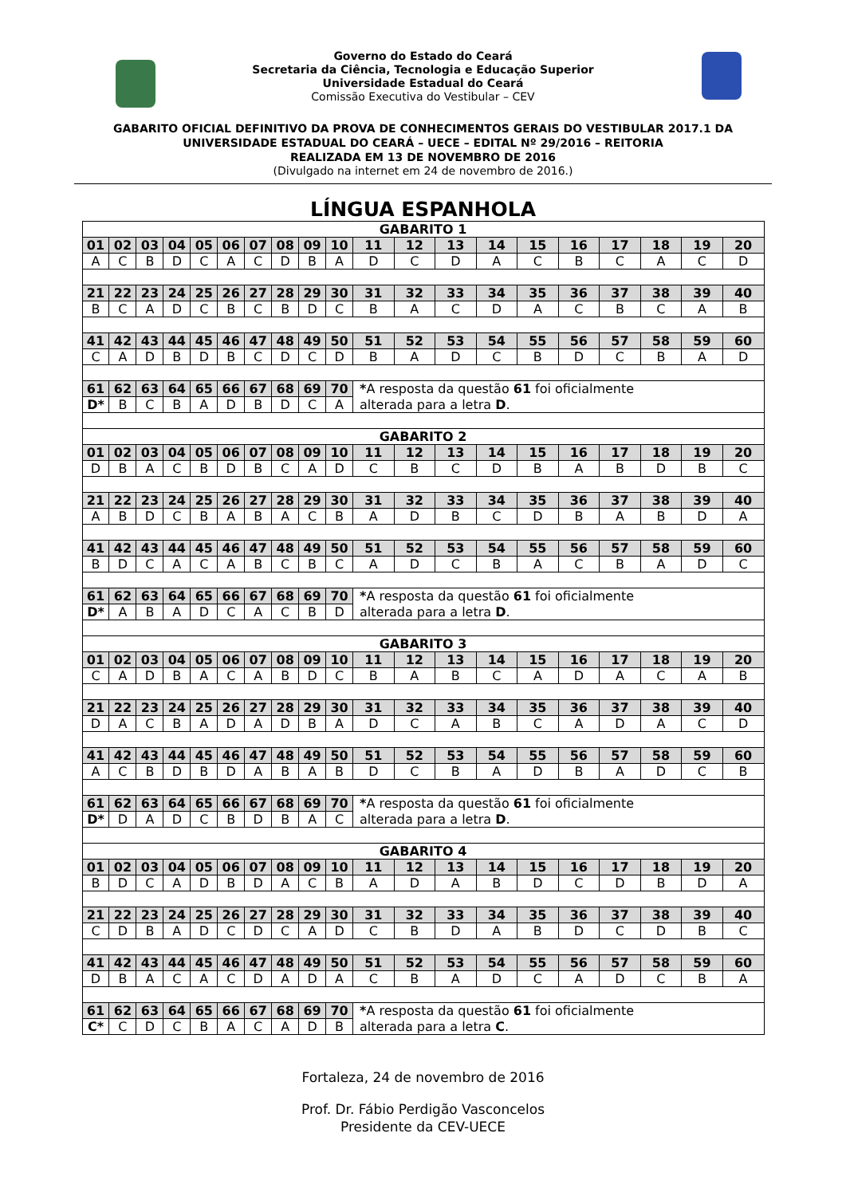Governo do Estado do Ceará
Secretaria da Ciência, Tecnologia e Educação Superior
Universidade Estadual do Ceará
Comissão Executiva do Vestibular – CEV
GABARITO OFICIAL DEFINITIVO DA PROVA DE CONHECIMENTOS GERAIS DO VESTIBULAR 2017.1 DA
UNIVERSIDADE ESTADUAL DO CEARÁ – UECE – EDITAL Nº 29/2016 – REITORIA
REALIZADA EM 13 DE NOVEMBRO DE 2016
(Divulgado na internet em 24 de novembro de 2016.)
LÍNGUA ESPANHOLA
| GABARITO 1 | | | | | | | | | | | | | | | | | | | |
| 01 | 02 | 03 | 04 | 05 | 06 | 07 | 08 | 09 | 10 | 11 | 12 | 13 | 14 | 15 | 16 | 17 | 18 | 19 | 20 |
| A | C | B | D | C | A | C | D | B | A | D | C | D | A | C | B | C | A | C | D |
| 21 | 22 | 23 | 24 | 25 | 26 | 27 | 28 | 29 | 30 | 31 | 32 | 33 | 34 | 35 | 36 | 37 | 38 | 39 | 40 |
| B | C | A | D | C | B | C | B | D | C | B | A | C | D | A | C | B | C | A | B |
| 41 | 42 | 43 | 44 | 45 | 46 | 47 | 48 | 49 | 50 | 51 | 52 | 53 | 54 | 55 | 56 | 57 | 58 | 59 | 60 |
| C | A | D | B | D | B | C | D | C | D | B | A | D | C | B | D | C | B | A | D |
| 61 | 62 | 63 | 64 | 65 | 66 | 67 | 68 | 69 | 70 | * A resposta da questão 61 foi oficialmente | | | | | | | | | |
| D* | B | C | B | A | D | B | D | C | A | alterada para a letra D . | | | | | | | | | |
| GABARITO 2 | | | | | | | | | | | | | | | | | | | |
| 01 | 02 | 03 | 04 | 05 | 06 | 07 | 08 | 09 | 10 | 11 | 12 | 13 | 14 | 15 | 16 | 17 | 18 | 19 | 20 |
| D | B | A | C | B | D | B | C | A | D | C | B | C | D | B | A | B | D | B | C |
| 21 | 22 | 23 | 24 | 25 | 26 | 27 | 28 | 29 | 30 | 31 | 32 | 33 | 34 | 35 | 36 | 37 | 38 | 39 | 40 |
| A | B | D | C | B | A | B | A | C | B | A | D | B | C | D | B | A | B | D | A |
| 41 | 42 | 43 | 44 | 45 | 46 | 47 | 48 | 49 | 50 | 51 | 52 | 53 | 54 | 55 | 56 | 57 | 58 | 59 | 60 |
| B | D | C | A | C | A | B | C | B | C | A | D | C | B | A | C | B | A | D | C |
| 61 | 62 | 63 | 64 | 65 | 66 | 67 | 68 | 69 | 70 | * A resposta da questão 61 foi oficialmente | | | | | | | | | |
| D* | A | B | A | D | C | A | C | B | D | alterada para a letra D . | | | | | | | | | |
| GABARITO 3 | | | | | | | | | | | | | | | | | | | |
| 01 | 02 | 03 | 04 | 05 | 06 | 07 | 08 | 09 | 10 | 11 | 12 | 13 | 14 | 15 | 16 | 17 | 18 | 19 | 20 |
| C | A | D | B | A | C | A | B | D | C | B | A | B | C | A | D | A | C | A | B |
| 21 | 22 | 23 | 24 | 25 | 26 | 27 | 28 | 29 | 30 | 31 | 32 | 33 | 34 | 35 | 36 | 37 | 38 | 39 | 40 |
| D | A | C | B | A | D | A | D | B | A | D | C | A | B | C | A | D | A | C | D |
| 41 | 42 | 43 | 44 | 45 | 46 | 47 | 48 | 49 | 50 | 51 | 52 | 53 | 54 | 55 | 56 | 57 | 58 | 59 | 60 |
| A | C | B | D | B | D | A | B | A | B | D | C | B | A | D | B | A | D | C | B |
| 61 | 62 | 63 | 64 | 65 | 66 | 67 | 68 | 69 | 70 | * A resposta da questão 61 foi oficialmente | | | | | | | | | |
| D* | D | A | D | C | B | D | B | A | C | alterada para a letra D . | | | | | | | | | |
| GABARITO 4 | | | | | | | | | | | | | | | | | | | |
| 01 | 02 | 03 | 04 | 05 | 06 | 07 | 08 | 09 | 10 | 11 | 12 | 13 | 14 | 15 | 16 | 17 | 18 | 19 | 20 |
| B | D | C | A | D | B | D | A | C | B | A | D | A | B | D | C | D | B | D | A |
| 21 | 22 | 23 | 24 | 25 | 26 | 27 | 28 | 29 | 30 | 31 | 32 | 33 | 34 | 35 | 36 | 37 | 38 | 39 | 40 |
| C | D | B | A | D | C | D | C | A | D | C | B | D | A | B | D | C | D | B | C |
| 41 | 42 | 43 | 44 | 45 | 46 | 47 | 48 | 49 | 50 | 51 | 52 | 53 | 54 | 55 | 56 | 57 | 58 | 59 | 60 |
| D | B | A | C | A | C | D | A | D | A | C | B | A | D | C | A | D | C | B | A |
| 61 | 62 | 63 | 64 | 65 | 66 | 67 | 68 | 69 | 70 | * A resposta da questão 61 foi oficialmente | | | | | | | | | |
| C* | C | D | C | B | A | C | A | D | B | alterada para a letra C . | | | | | | | | | |
Fortaleza, 24 de novembro de 2016
Prof. Dr. Fábio Perdigão Vasconcelos
Presidente da CEV-UECE